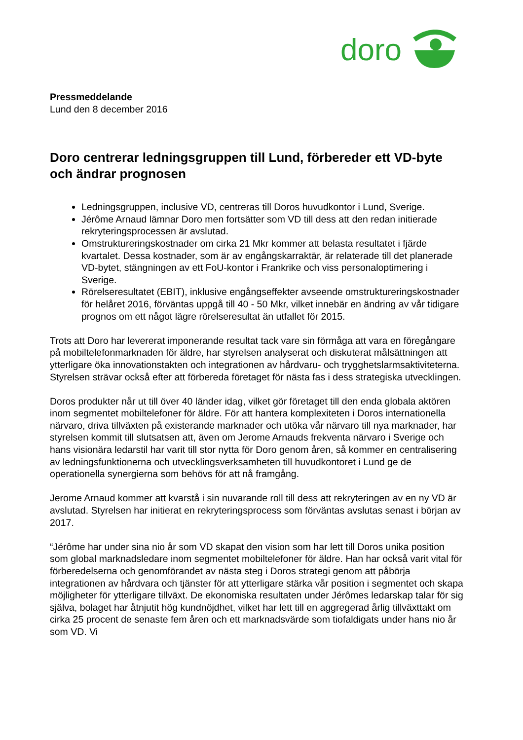doro
Pressmeddelande
Lund den 8 december 2016
Doro centrerar ledningsgruppen till Lund, förbereder ett VD-byte och ändrar prognosen
Ledningsgruppen, inclusive VD, centreras till Doros huvudkontor i Lund, Sverige.
Jérôme Arnaud lämnar Doro men fortsätter som VD till dess att den redan initierade rekryteringsprocessen är avslutad.
Omstruktureringskostnader om cirka 21 Mkr kommer att belasta resultatet i fjärde kvartalet. Dessa kostnader, som är av engångskarraktär, är relaterade till det planerade VD-bytet, stängningen av ett FoU-kontor i Frankrike och viss personaloptimering i Sverige.
Rörelseresultatet (EBIT), inklusive engångseffekter avseende omstruktureringskostnader för helåret 2016, förväntas uppgå till 40 - 50 Mkr, vilket innebär en ändring av vår tidigare prognos om ett något lägre rörelseresultat än utfallet för 2015.
Trots att Doro har levererat imponerande resultat tack vare sin förmåga att vara en föregångare på mobiltelefonmarknaden för äldre, har styrelsen analyserat och diskuterat målsättningen att ytterligare öka innovationstakten och integrationen av hårdvaru- och trygghetslarmsaktiviteterna. Styrelsen strävar också efter att förbereda företaget för nästa fas i dess strategiska utvecklingen.
Doros produkter når ut till över 40 länder idag, vilket gör företaget till den enda globala aktören inom segmentet mobiltelefoner för äldre. För att hantera komplexiteten i Doros internationella närvaro, driva tillväxten på existerande marknader och utöka vår närvaro till nya marknader, har styrelsen kommit till slutsatsen att, även om Jerome Arnauds frekventa närvaro i Sverige och hans visionära ledarstil har varit till stor nytta för Doro genom åren, så kommer en centralisering av ledningsfunktionerna och utvecklingsverksamheten till huvudkontoret i Lund ge de operationella synergierna som behövs för att nå framgång.
Jerome Arnaud kommer att kvarstå i sin nuvarande roll till dess att rekryteringen av en ny VD är avslutad. Styrelsen har initierat en rekryteringsprocess som förväntas avslutas senast i början av 2017.
“Jérôme har under sina nio år som VD skapat den vision som har lett till Doros unika position som global marknadsledare inom segmentet mobiltelefoner för äldre. Han har också varit vital för förberedelserna och genomförandet av nästa steg i Doros strategi genom att påbörja integrationen av hårdvara och tjänster för att ytterligare stärka vår position i segmentet och skapa möjligheter för ytterligare tillväxt. De ekonomiska resultaten under Jérômes ledarskap talar för sig själva, bolaget har åtnjutit hög kundnöjdhet, vilket har lett till en aggregerad årlig tillväxttakt om cirka 25 procent de senaste fem åren och ett marknadsvärde som tiofaldigats under hans nio år som VD. Vi